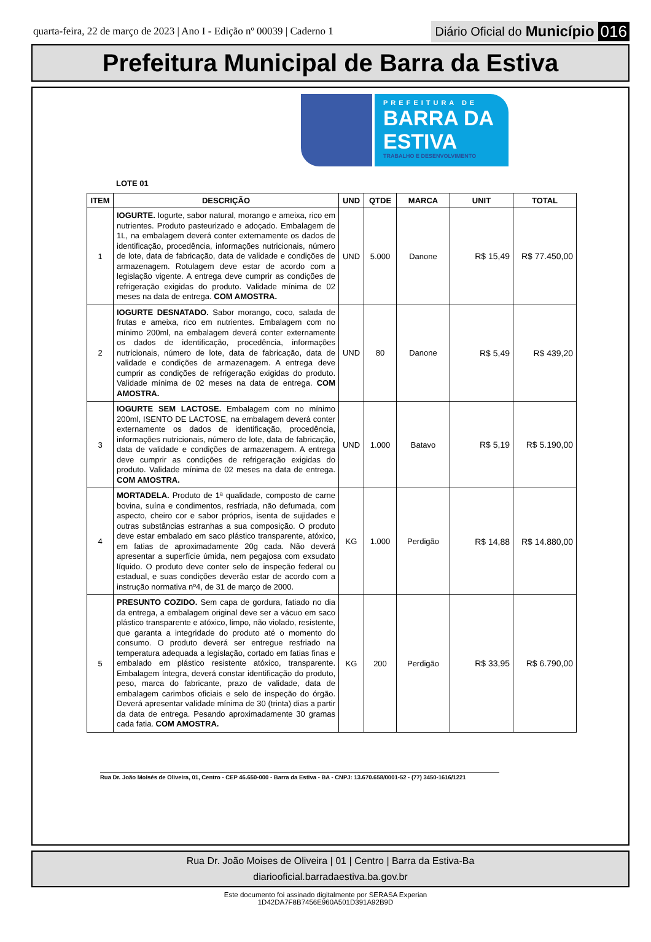quarta-feira, 22 de março de 2023 | Ano I - Edição nº 00039 | Caderno 1
Diário Oficial do Município 016
Prefeitura Municipal de Barra da Estiva
PREFEITURA DE
BARRA DA ESTIVA
TRABALHO E DESENVOLVIMENTO
LOTE 01
| ITEM | DESCRIÇÃO | UND | QTDE | MARCA | UNIT | TOTAL |
| --- | --- | --- | --- | --- | --- | --- |
| 1 | IOGURTE. Iogurte, sabor natural, morango e ameixa, rico em nutrientes. Produto pasteurizado e adoçado. Embalagem de 1L, na embalagem deverá conter externamente os dados de identificação, procedência, informações nutricionais, número de lote, data de fabricação, data de validade e condições de armazenagem. Rotulagem deve estar de acordo com a legislação vigente. A entrega deve cumprir as condições de refrigeração exigidas do produto. Validade mínima de 02 meses na data de entrega. COM AMOSTRA. | UND | 5.000 | Danone | R$ 15,49 | R$ 77.450,00 |
| 2 | IOGURTE DESNATADO. Sabor morango, coco, salada de frutas e ameixa, rico em nutrientes. Embalagem com no mínimo 200ml, na embalagem deverá conter externamente os dados de identificação, procedência, informações nutricionais, número de lote, data de fabricação, data de validade e condições de armazenagem. A entrega deve cumprir as condições de refrigeração exigidas do produto. Validade mínima de 02 meses na data de entrega. COM AMOSTRA. | UND | 80 | Danone | R$ 5,49 | R$ 439,20 |
| 3 | IOGURTE SEM LACTOSE. Embalagem com no mínimo 200ml, ISENTO DE LACTOSE, na embalagem deverá conter externamente os dados de identificação, procedência, informações nutricionais, número de lote, data de fabricação, data de validade e condições de armazenagem. A entrega deve cumprir as condições de refrigeração exigidas do produto. Validade mínima de 02 meses na data de entrega. COM AMOSTRA. | UND | 1.000 | Batavo | R$ 5,19 | R$ 5.190,00 |
| 4 | MORTADELA. Produto de 1ª qualidade, composto de carne bovina, suína e condimentos, resfriada, não defumada, com aspecto, cheiro cor e sabor próprios, isenta de sujidades e outras substâncias estranhas a sua composição. O produto deve estar embalado em saco plástico transparente, atóxico, em fatias de aproximadamente 20g cada. Não deverá apresentar a superfície úmida, nem pegajosa com exsudato líquido. O produto deve conter selo de inspeção federal ou estadual, e suas condições deverão estar de acordo com a instrução normativa nº4, de 31 de março de 2000. | KG | 1.000 | Perdigão | R$ 14,88 | R$ 14.880,00 |
| 5 | PRESUNTO COZIDO. Sem capa de gordura, fatiado no dia da entrega, a embalagem original deve ser a vácuo em saco plástico transparente e atóxico, limpo, não violado, resistente, que garanta a integridade do produto até o momento do consumo. O produto deverá ser entregue resfriado na temperatura adequada a legislação, cortado em fatias finas e embalado em plástico resistente atóxico, transparente. Embalagem íntegra, deverá constar identificação do produto, peso, marca do fabricante, prazo de validade, data de embalagem carimbos oficiais e selo de inspeção do órgão. Deverá apresentar validade mínima de 30 (trinta) dias a partir da data de entrega. Pesando aproximadamente 30 gramas cada fatia. COM AMOSTRA. | KG | 200 | Perdigão | R$ 33,95 | R$ 6.790,00 |
Rua Dr. João Moisés de Oliveira, 01, Centro - CEP 46.650-000 - Barra da Estiva - BA - CNPJ: 13.670.658/0001-52 - (77) 3450-1616/1221
Rua Dr. João Moises de Oliveira | 01 | Centro | Barra da Estiva-Ba
diariooficial.barradaestiva.ba.gov.br
Este documento foi assinado digitalmente por SERASA Experian
1D42DA7F8B7456E960A501D391A92B9D